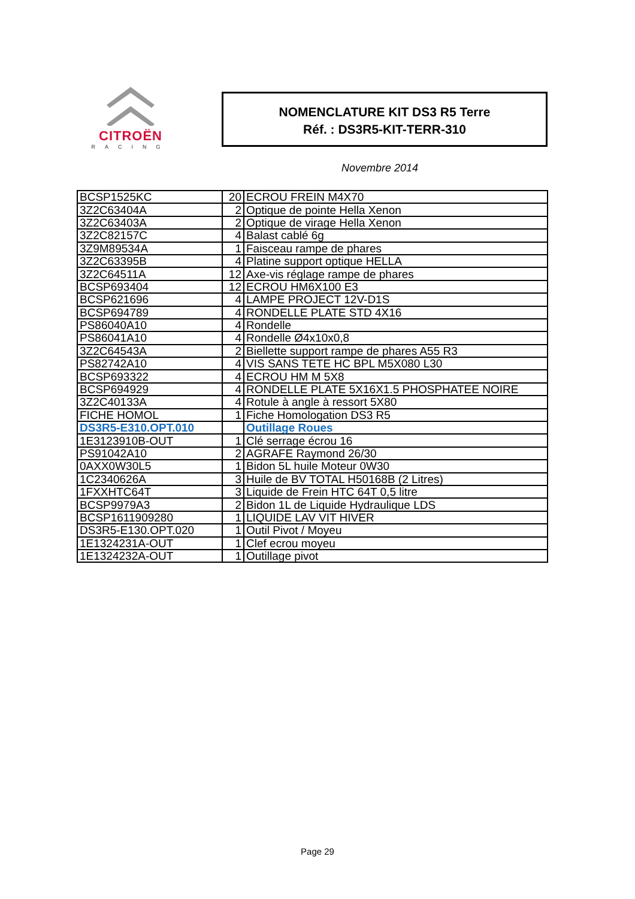CITROËN
RACING
NOMENCLATURE KIT DS3 R5 Terre
Réf. : DS3R5-KIT-TERR-310
Novembre 2014
| BCSP1525KC | 20 | ECROU FREIN M4X70 |
| 3Z2C63404A | 2 | Optique de pointe Hella Xenon |
| 3Z2C63403A | 2 | Optique de virage Hella Xenon |
| 3Z2C82157C | 4 | Balast cablé 6g |
| 3Z9M89534A | 1 | Faisceau rampe de phares |
| 3Z2C63395B | 4 | Platine support optique HELLA |
| 3Z2C64511A | 12 | Axe-vis réglage rampe de phares |
| BCSP693404 | 12 | ECROU HM6X100 E3 |
| BCSP621696 | 4 | LAMPE PROJECT 12V-D1S |
| BCSP694789 | 4 | RONDELLE PLATE STD 4X16 |
| PS86040A10 | 4 | Rondelle |
| PS86041A10 | 4 | Rondelle Ø4x10x0,8 |
| 3Z2C64543A | 2 | Biellette support rampe de phares A55 R3 |
| PS82742A10 | 4 | VIS SANS TETE HC BPL M5X080 L30 |
| BCSP693322 | 4 | ECROU HM M 5X8 |
| BCSP694929 | 4 | RONDELLE PLATE 5X16X1.5 PHOSPHATEE NOIRE |
| 3Z2C40133A | 4 | Rotule à angle à ressort 5X80 |
| FICHE HOMOL | 1 | Fiche Homologation DS3 R5 |
| DS3R5-E310.OPT.010 | | Outillage Roues |
| 1E3123910B-OUT | 1 | Clé serrage écrou 16 |
| PS91042A10 | 2 | AGRAFE Raymond 26/30 |
| 0AXX0W30L5 | 1 | Bidon 5L huile Moteur 0W30 |
| 1C2340626A | 3 | Huile de BV TOTAL H50168B (2 Litres) |
| 1FXXHTC64T | 3 | Liquide de Frein HTC 64T 0,5 litre |
| BCSP9979A3 | 2 | Bidon 1L de Liquide Hydraulique LDS |
| BCSP1611909280 | 1 | LIQUIDE LAV VIT HIVER |
| DS3R5-E130.OPT.020 | 1 | Outil Pivot / Moyeu |
| 1E1324231A-OUT | 1 | Clef ecrou moyeu |
| 1E1324232A-OUT | 1 | Outillage pivot |
Page 29